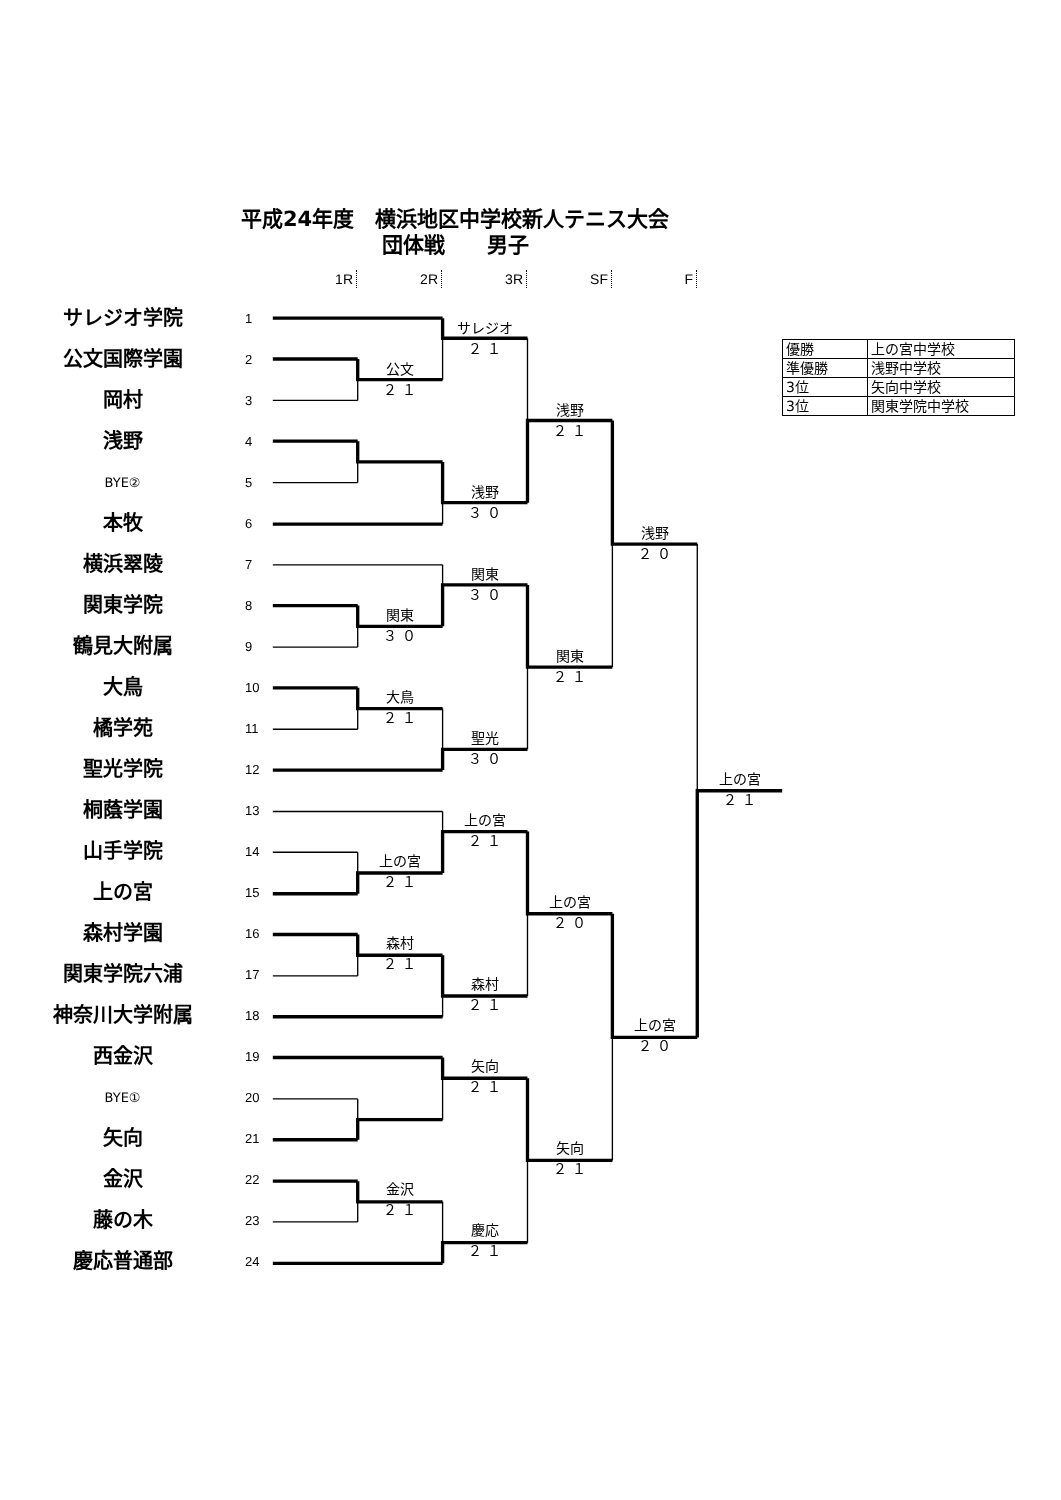平成24年度　横浜地区中学校新人テニス大会
団体戦　　男子
1R
2R
3R
SF
F
サレジオ学院
1
公文国際学園
2
岡村
3
浅野
4
BYE②
5
本牧
6
横浜翠陵
7
関東学院
8
鶴見大附属
9
大鳥
10
橘学苑
11
聖光学院
12
桐蔭学園
13
山手学院
14
上の宮
15
森村学園
16
関東学院六浦
17
神奈川大学附属
18
西金沢
19
BYE①
20
矢向
21
金沢
22
藤の木
23
慶応普通部
24
| 優勝 | 上の宮中学校 |
| 準優勝 | 浅野中学校 |
| 3位 | 矢向中学校 |
| 3位 | 関東学院中学校 |
サレジオ
２ １
公文
２ １
浅野
２ １
浅野
３ ０
浅野
２ ０
関東
３ ０
関東
３ ０
関東
２ １
大鳥
２ １
聖光
３ ０
上の宮
２ １
上の宮
２ １
上の宮
２ １
上の宮
２ ０
森村
２ １
森村
２ １
上の宮
２ ０
矢向
２ １
矢向
２ １
金沢
２ １
慶応
２ １